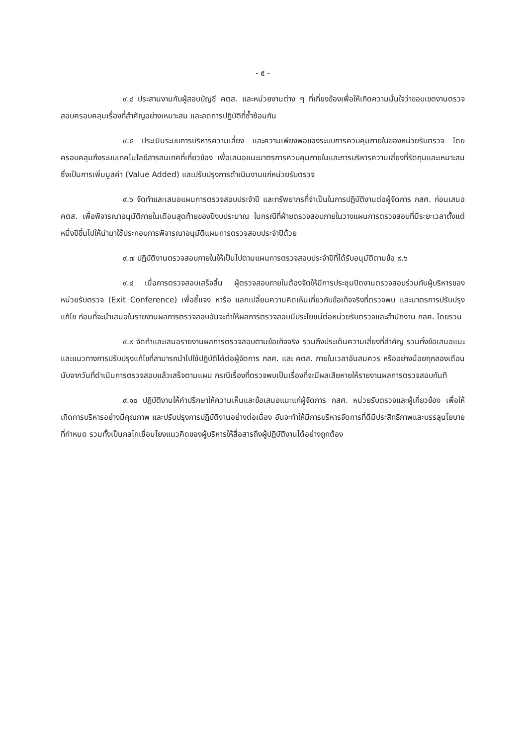- ๕ -
๙.๔ ประสานงานกับผู้สอบบัญชี คตส. และหน่วยงานต่าง ๆ ที่เกี่ยงข้องเพื่อให้เกิดความมั่นใจว่าขอบเขตงานตรวจสอบครอบคลุมเรื่องที่สำคัญอย่างเหมาะสม และลดการปฏิบัติที่ซ้ำซ้อนกัน
๙.๕ ประเมินระบบการบริหารความเสี่ยง และความเพียงพอของระบบการควบคุมภายในของหน่วยรับตรวจ โดยครอบคลุมถึงระบบเทคโนโลยีสารสนเทศที่เกี่ยวข้อง เพื่อเสนอแนะมาตรการควบคุมภายในและการบริหารความเสี่ยงที่รัดกุมและเหมาะสม ซึ่งเป็นการเพิ่มมูลค่า (Value Added) และปรับปรุงการดำเนินงานแก่หน่วยรับตรวจ
๙.๖ จัดทำและเสนอแผนการตรวจสอบประจำปี และทรัพยากรที่จำเป็นในการปฏิบัติงานต่อผู้จัดการ กสศ. ก่อนเสนอ คตส. เพื่อพิจารณาอนุมัติภายในเดือนสุดท้ายของปีงบประมาณ ในกรณีที่ฝ่ายตรวจสอบภายในวางแผนการตรวจสอบที่มีระยะเวลาตั้งแต่หนึ่งปีขึ้นไปให้นำมาใช้ประกอบการพิจารณาอนุมัติแผนการตรวจสอบประจำปีด้วย
๙.๗ ปฏิบัติงานตรวจสอบภายในให้เป็นไปตามแผนการตรวจสอบประจำปีที่ได้รับอนุมัติตามข้อ ๙.๖
๙.๘ เมื่อการตรวจสอบเสร็จสิ้น ผู้ตรวจสอบภายในต้องจัดให้มีการประชุมปิดงานตรวจสอบร่วมกับผู้บริหารของหน่วยรับตรวจ (Exit Conference) เพื่อชี้แจง หารือ แลกเปลี่ยนความคิดเห็นเกี่ยวกับข้อเท็จจริงที่ตรวจพบ และมาตรการปรับปรุงแก้ไข ก่อนที่จะนำเสนอในรายงานผลการตรวจสอบอันจะทำให้ผลการตรวจสอบมีประโยชน์ต่อหน่วยรับตรวจและสำนักงาน กสศ. โดยรวม
๙.๙ จัดทำและเสนอรายงานผลการตรวจสอบตามข้อเท็จจริง รวมถึงประเด็นความเสี่ยงที่สำคัญ รวมทั้งข้อเสนอแนะและแนวทางการปรับปรุงแก้ไขที่สามารถนำไปใช้ปฏิบัติได้ต่อผู้จัดการ กสศ. และ คตส. ภายในเวลาอันสมควร หรืออย่างน้อยทุกสองเดือนนับจากวันที่ดำเนินการตรวจสอบแล้วเสร็จตามแผน กรณีเรื่องที่ตรวจพบเป็นเรื่องที่จะมีผลเสียหายให้รายงานผลการตรวจสอบทันที
๙.๑๐ ปฏิบัติงานให้คำปรึกษาให้ความเห็นและข้อเสนอแนะแก่ผู้จัดการ กสศ. หน่วยรับตรวจและผู้เกี่ยวข้อง เพื่อให้เกิดการบริหารอย่างมีคุณภาพ และปรับปรุงการปฏิบัติงานอย่างต่อเนื่อง อันจะทำให้มีการบริหารจัดการที่ดีมีประสิทธิภาพและบรรลุนโยบายที่กำหนด รวมทั้งเป็นกลไกเชื่อมโยงแนวคิดของผู้บริหารให้สื่อสารถึงผู้ปฏิบัติงานได้อย่างถูกต้อง